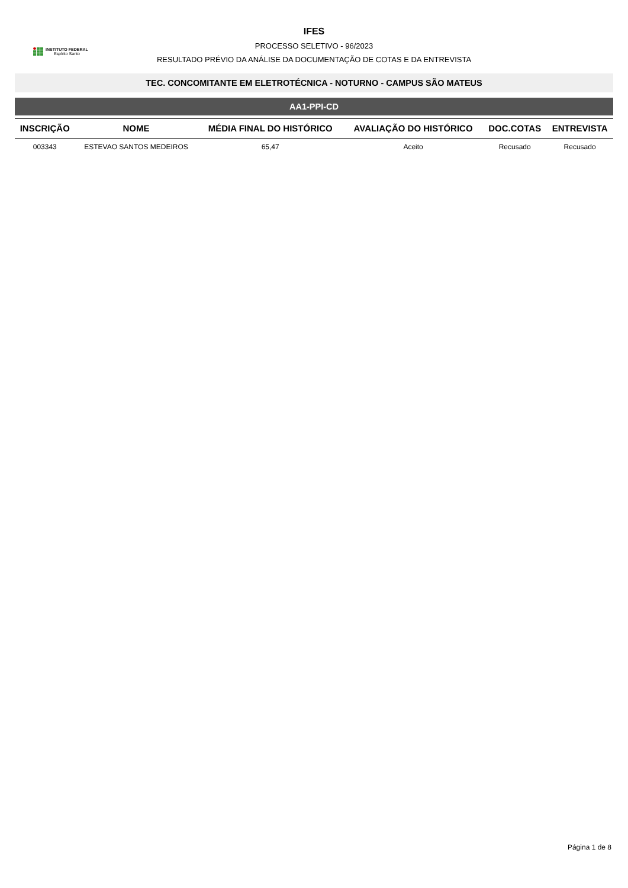INSTITUTO FEDERAL
Espírito Santo
IFES
PROCESSO SELETIVO - 96/2023
RESULTADO PRÉVIO DA ANÁLISE DA DOCUMENTAÇÃO DE COTAS E DA ENTREVISTA
TEC. CONCOMITANTE EM ELETROTÉCNICA - NOTURNO - CAMPUS SÃO MATEUS
AA1-PPI-CD
| INSCRIÇÃO | NOME | MÉDIA FINAL DO HISTÓRICO | AVALIAÇÃO DO HISTÓRICO | DOC.COTAS | ENTREVISTA |
| --- | --- | --- | --- | --- | --- |
| 003343 | ESTEVAO SANTOS MEDEIROS | 65,47 | Aceito | Recusado | Recusado |
Página 1 de 8